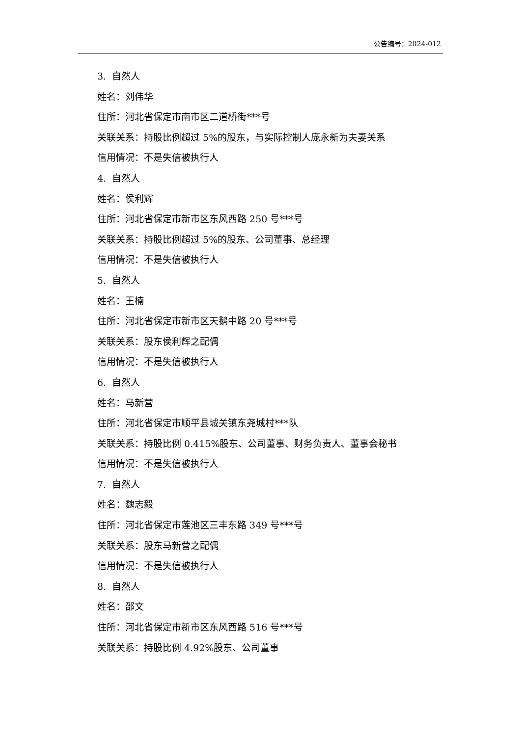公告编号：2024-012
3. 自然人
姓名：刘伟华
住所：河北省保定市南市区二道桥街***号
关联关系：持股比例超过 5%的股东，与实际控制人庞永新为夫妻关系
信用情况：不是失信被执行人
4. 自然人
姓名：侯利辉
住所：河北省保定市新市区东风西路 250 号***号
关联关系：持股比例超过 5%的股东、公司董事、总经理
信用情况：不是失信被执行人
5. 自然人
姓名：王楠
住所：河北省保定市新市区天鹅中路 20 号***号
关联关系：股东侯利辉之配偶
信用情况：不是失信被执行人
6. 自然人
姓名：马新营
住所：河北省保定市顺平县城关镇东尧城村***队
关联关系：持股比例 0.415%股东、公司董事、财务负责人、董事会秘书
信用情况：不是失信被执行人
7. 自然人
姓名：魏志毅
住所：河北省保定市莲池区三丰东路 349 号***号
关联关系：股东马新营之配偶
信用情况：不是失信被执行人
8. 自然人
姓名：邵文
住所：河北省保定市新市区东风西路 516 号***号
关联关系：持股比例 4.92%股东、公司董事